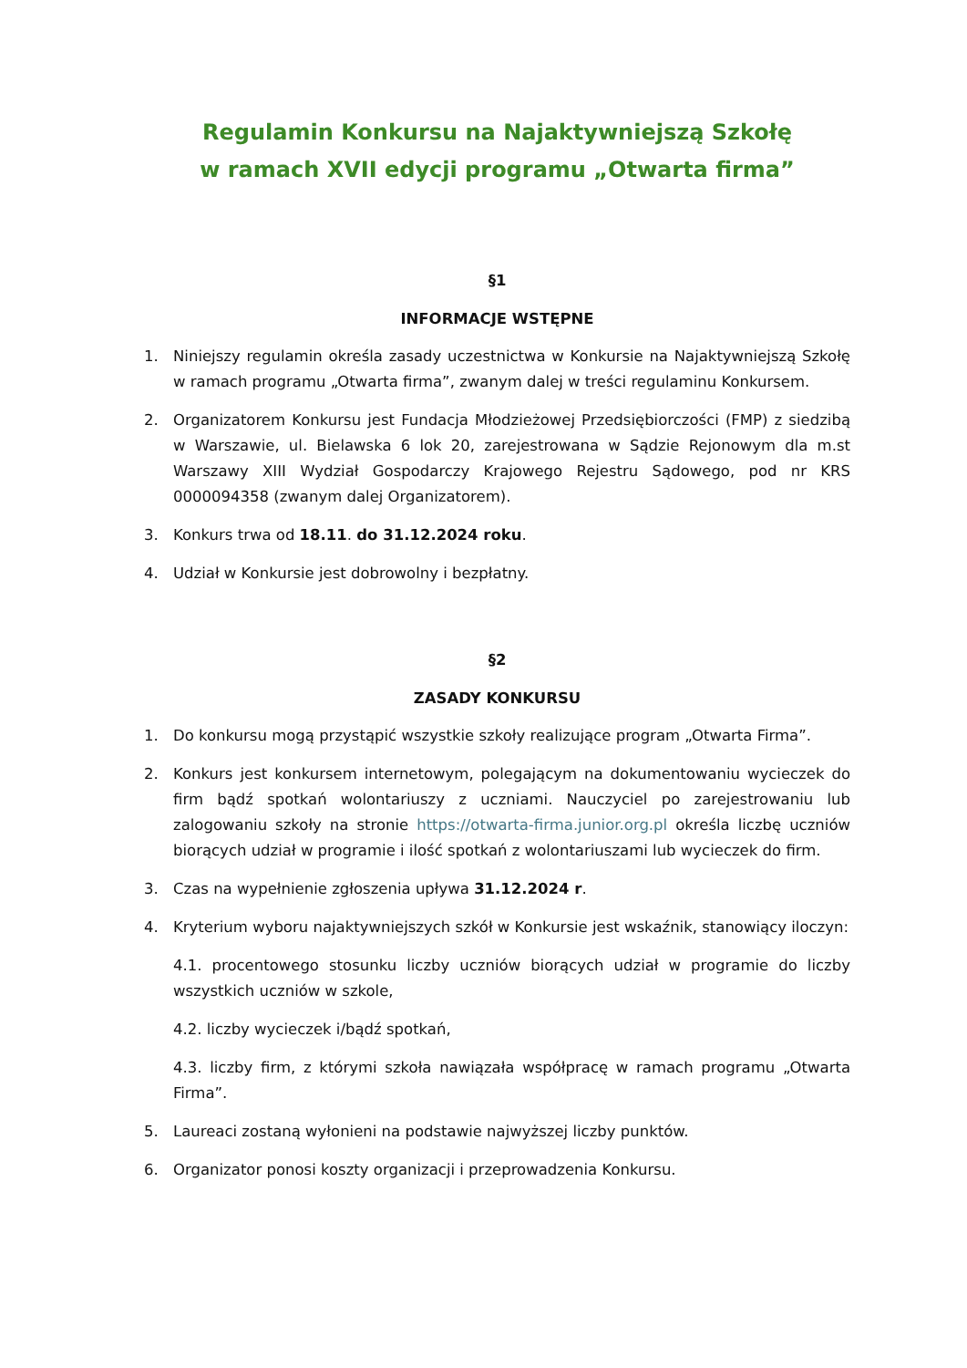Regulamin Konkursu na Najaktywniejszą Szkołę
w ramach XVII edycji programu „Otwarta firma”
§1
INFORMACJE WSTĘPNE
1. Niniejszy regulamin określa zasady uczestnictwa w Konkursie na Najaktywniejszą Szkołę w ramach programu „Otwarta firma”, zwanym dalej w treści regulaminu Konkursem.
2. Organizatorem Konkursu jest Fundacja Młodzieżowej Przedsiębiorczości (FMP) z siedzibą w Warszawie, ul. Bielawska 6 lok 20, zarejestrowana w Sądzie Rejonowym dla m.st Warszawy XIII Wydział Gospodarczy Krajowego Rejestru Sądowego, pod nr KRS 0000094358 (zwanym dalej Organizatorem).
3. Konkurs trwa od 18.11. do 31.12.2024 roku.
4. Udział w Konkursie jest dobrowolny i bezpłatny.
§2
ZASADY KONKURSU
1. Do konkursu mogą przystąpić wszystkie szkoły realizujące program „Otwarta Firma”.
2. Konkurs jest konkursem internetowym, polegającym na dokumentowaniu wycieczek do firm bądź spotkań wolontariuszy z uczniami. Nauczyciel po zarejestrowaniu lub zalogowaniu szkoły na stronie https://otwarta-firma.junior.org.pl określa liczbę uczniów biorących udział w programie i ilość spotkań z wolontariuszami lub wycieczek do firm.
3. Czas na wypełnienie zgłoszenia upływa 31.12.2024 r.
4. Kryterium wyboru najaktywniejszych szkół w Konkursie jest wskaźnik, stanowiący iloczyn:
4.1. procentowego stosunku liczby uczniów biorących udział w programie do liczby wszystkich uczniów w szkole,
4.2. liczby wycieczek i/bądź spotkań,
4.3. liczby firm, z którymi szkoła nawiązała współpracę w ramach programu „Otwarta Firma”.
5. Laureaci zostaną wyłonieni na podstawie najwyższej liczby punktów.
6. Organizator ponosi koszty organizacji i przeprowadzenia Konkursu.